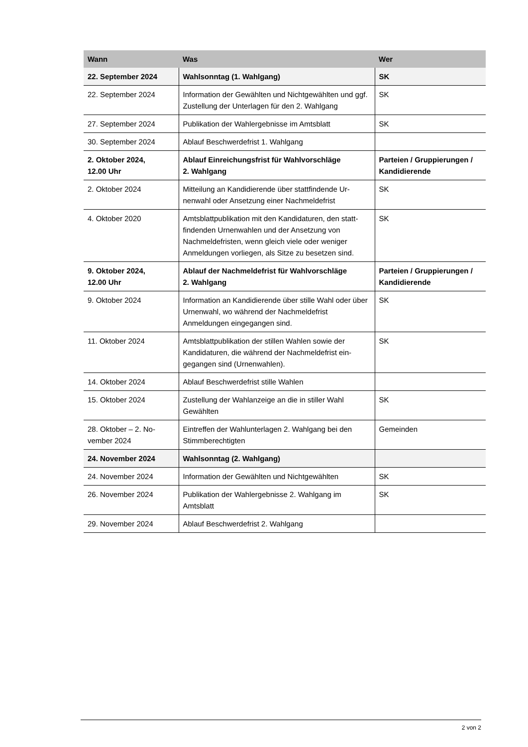| Wann | Was | Wer |
| --- | --- | --- |
| 22. September 2024 | Wahlsonntag (1. Wahlgang) | SK |
| 22. September 2024 | Information der Gewählten und Nichtgewählten und ggf. Zustellung der Unterlagen für den 2. Wahlgang | SK |
| 27. September 2024 | Publikation der Wahlergebnisse im Amtsblatt | SK |
| 30. September 2024 | Ablauf Beschwerdefrist 1. Wahlgang | |
| 2. Oktober 2024, 12.00 Uhr | Ablauf Einreichungsfrist für Wahlvorschläge 2. Wahlgang | Parteien / Gruppierungen / Kandidierende |
| 2. Oktober 2024 | Mitteilung an Kandidierende über stattfindende Ur-nenwahl oder Ansetzung einer Nachmeldefrist | SK |
| 4. Oktober 2020 | Amtsblattpublikation mit den Kandidaturen, den statt-findenden Urnenwahlen und der Ansetzung von Nachmeldefristen, wenn gleich viele oder weniger Anmeldungen vorliegen, als Sitze zu besetzen sind. | SK |
| 9. Oktober 2024, 12.00 Uhr | Ablauf der Nachmeldefrist für Wahlvorschläge 2. Wahlgang | Parteien / Gruppierungen / Kandidierende |
| 9. Oktober 2024 | Information an Kandidierende über stille Wahl oder über Urnenwahl, wo während der Nachmeldefrist Anmeldungen eingegangen sind. | SK |
| 11. Oktober 2024 | Amtsblattpublikation der stillen Wahlen sowie der Kandidaturen, die während der Nachmeldefrist ein-gegangen sind (Urnenwahlen). | SK |
| 14. Oktober 2024 | Ablauf Beschwerdefrist stille Wahlen | |
| 15. Oktober 2024 | Zustellung der Wahlanzeige an die in stiller Wahl Gewählten | SK |
| 28. Oktober – 2. No-vember 2024 | Eintreffen der Wahlunterlagen 2. Wahlgang bei den Stimmberechtigten | Gemeinden |
| 24. November 2024 | Wahlsonntag (2. Wahlgang) | |
| 24. November 2024 | Information der Gewählten und Nichtgewählten | SK |
| 26. November 2024 | Publikation der Wahlergebnisse 2. Wahlgang im Amtsblatt | SK |
| 29. November 2024 | Ablauf Beschwerdefrist 2. Wahlgang | |
2 von 2